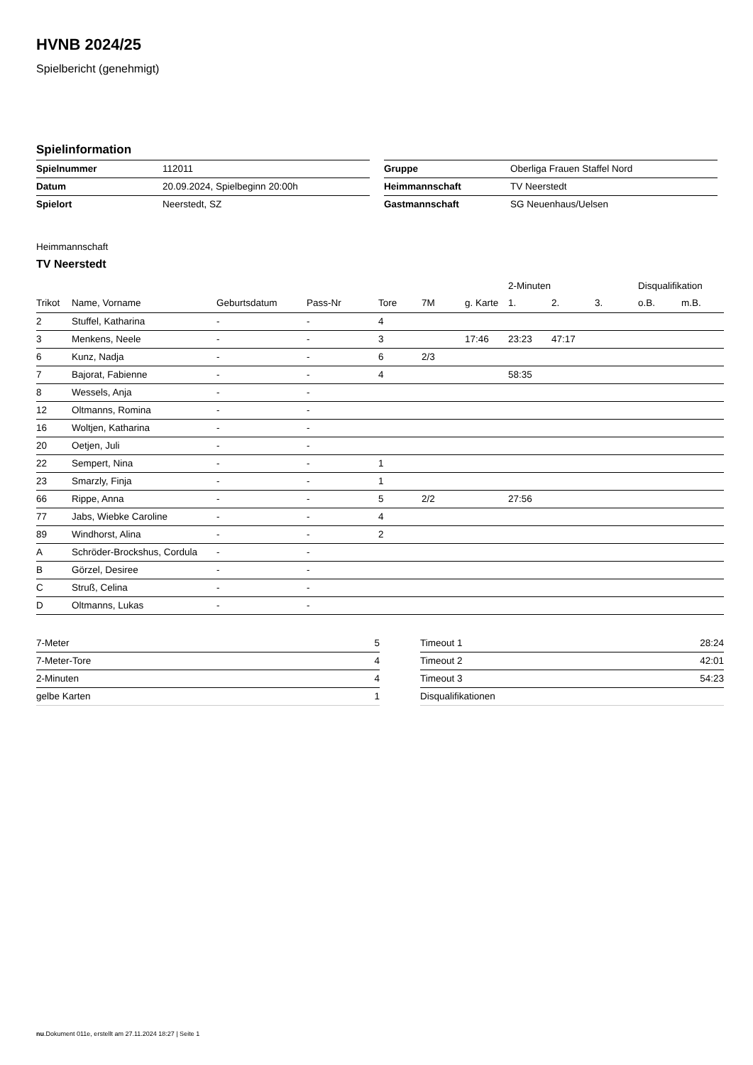HVNB 2024/25
Spielbericht (genehmigt)
Spielinformation
| Spielnummer | 112011 |
| Datum | 20.09.2024, Spielbeginn 20:00h |
| Spielort | Neerstedt, SZ |
| Gruppe | Oberliga Frauen Staffel Nord |
| Heimmannschaft | TV Neerstedt |
| Gastmannschaft | SG Neuenhaus/Uelsen |
Heimmannschaft
TV Neerstedt
| | | | | | | | 2-Minuten | | | Disqualifikation | |
| --- | --- | --- | --- | --- | --- | --- | --- | --- | --- | --- | --- |
| Trikot | Name, Vorname | Geburtsdatum | Pass-Nr | Tore | 7M | g. Karte | 1. | 2. | 3. | o.B. | m.B. |
| 2 | Stuffel, Katharina | - | - | 4 | | | | | | | |
| 3 | Menkens, Neele | - | - | 3 | | 17:46 | 23:23 | 47:17 | | | |
| 6 | Kunz, Nadja | - | - | 6 | 2/3 | | | | | | |
| 7 | Bajorat, Fabienne | - | - | 4 | | | 58:35 | | | | |
| 8 | Wessels, Anja | - | - | | | | | | | | |
| 12 | Oltmanns, Romina | - | - | | | | | | | | |
| 16 | Woltjen, Katharina | - | - | | | | | | | | |
| 20 | Oetjen, Juli | - | - | | | | | | | | |
| 22 | Sempert, Nina | - | - | 1 | | | | | | | |
| 23 | Smarzly, Finja | - | - | 1 | | | | | | | |
| 66 | Rippe, Anna | - | - | 5 | 2/2 | | 27:56 | | | | |
| 77 | Jabs, Wiebke Caroline | - | - | 4 | | | | | | | |
| 89 | Windhorst, Alina | - | - | 2 | | | | | | | |
| A | Schröder-Brockshus, Cordula | - | - | | | | | | | | |
| B | Görzel, Desiree | - | - | | | | | | | | |
| C | Struß, Celina | - | - | | | | | | | | |
| D | Oltmanns, Lukas | - | - | | | | | | | | |
| 7-Meter | 5 |
| 7-Meter-Tore | 4 |
| 2-Minuten | 4 |
| gelbe Karten | 1 |
| Timeout 1 | 28:24 |
| Timeout 2 | 42:01 |
| Timeout 3 | 54:23 |
| Disqualifikationen | |
nu.Dokument 011e, erstellt am 27.11.2024 18:27 | Seite 1